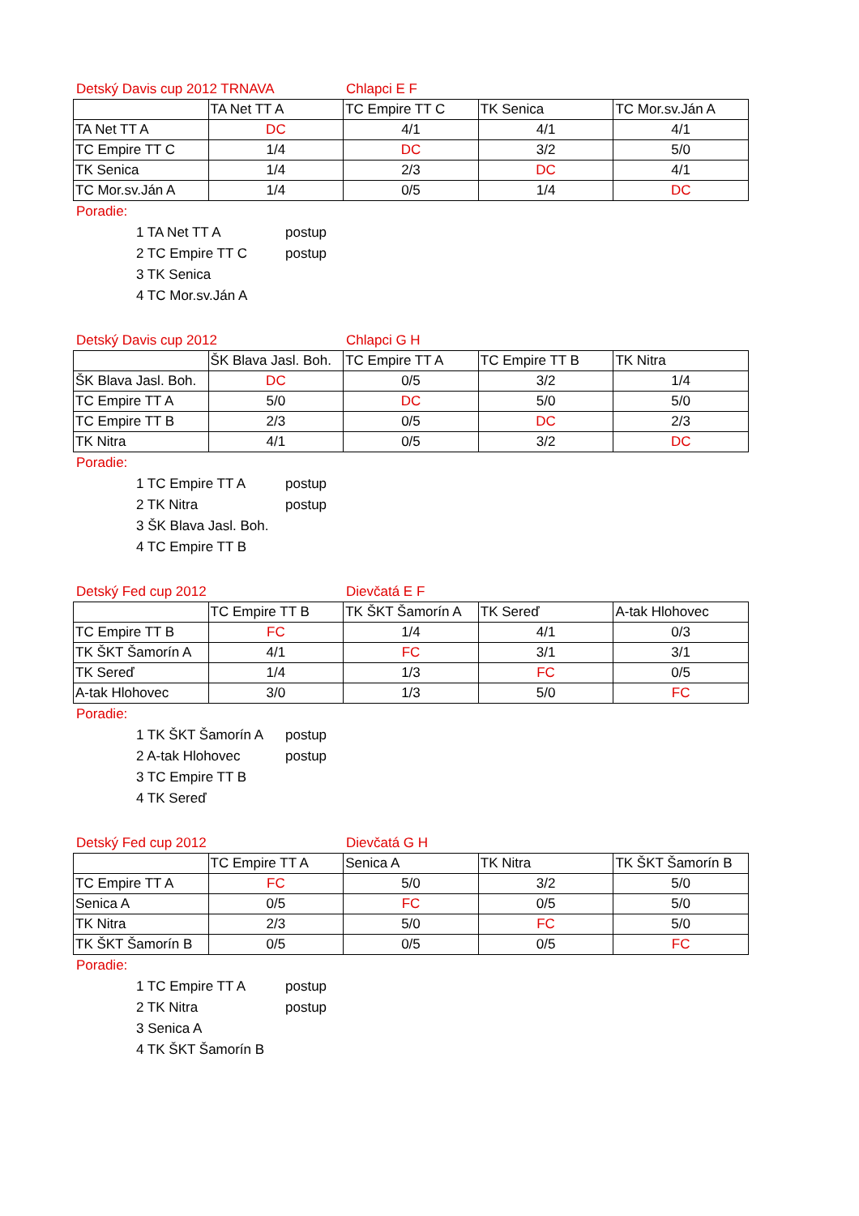Detský Davis cup 2012 TRNAVA Chlapci E F
| | TA Net TT A | TC Empire TT C | TK Senica | TC Mor.sv.Ján A |
| --- | --- | --- | --- | --- |
| TA Net TT A | DC | 4/1 | 4/1 | 4/1 |
| TC Empire TT C | 1/4 | DC | 3/2 | 5/0 |
| TK Senica | 1/4 | 2/3 | DC | 4/1 |
| TC Mor.sv.Ján A | 1/4 | 0/5 | 1/4 | DC |
Poradie:
1 TA Net TT A postup
2 TC Empire TT C postup
3 TK Senica
4 TC Mor.sv.Ján A
Detský Davis cup 2012 Chlapci G H
| | ŠK Blava Jasl. Boh. | TC Empire TT A | TC Empire TT B | TK Nitra |
| --- | --- | --- | --- | --- |
| ŠK Blava Jasl. Boh. | DC | 0/5 | 3/2 | 1/4 |
| TC Empire TT A | 5/0 | DC | 5/0 | 5/0 |
| TC Empire TT B | 2/3 | 0/5 | DC | 2/3 |
| TK Nitra | 4/1 | 0/5 | 3/2 | DC |
Poradie:
1 TC Empire TT A postup
2 TK Nitra postup
3 ŠK Blava Jasl. Boh.
4 TC Empire TT B
Detský Fed cup 2012 Dievčatá E F
| | TC Empire TT B | TK ŠKT Šamorín A | TK Sereď | A-tak Hlohovec |
| --- | --- | --- | --- | --- |
| TC Empire TT B | FC | 1/4 | 4/1 | 0/3 |
| TK ŠKT Šamorín A | 4/1 | FC | 3/1 | 3/1 |
| TK Sereď | 1/4 | 1/3 | FC | 0/5 |
| A-tak Hlohovec | 3/0 | 1/3 | 5/0 | FC |
Poradie:
1 TK ŠKT Šamorín A postup
2 A-tak Hlohovec postup
3 TC Empire TT B
4 TK Sereď
Detský Fed cup 2012 Dievčatá G H
| | TC Empire TT A | Senica A | TK Nitra | TK ŠKT Šamorín B |
| --- | --- | --- | --- | --- |
| TC Empire TT A | FC | 5/0 | 3/2 | 5/0 |
| Senica A | 0/5 | FC | 0/5 | 5/0 |
| TK Nitra | 2/3 | 5/0 | FC | 5/0 |
| TK ŠKT Šamorín B | 0/5 | 0/5 | 0/5 | FC |
Poradie:
1 TC Empire TT A postup
2 TK Nitra postup
3 Senica A
4 TK ŠKT Šamorín B